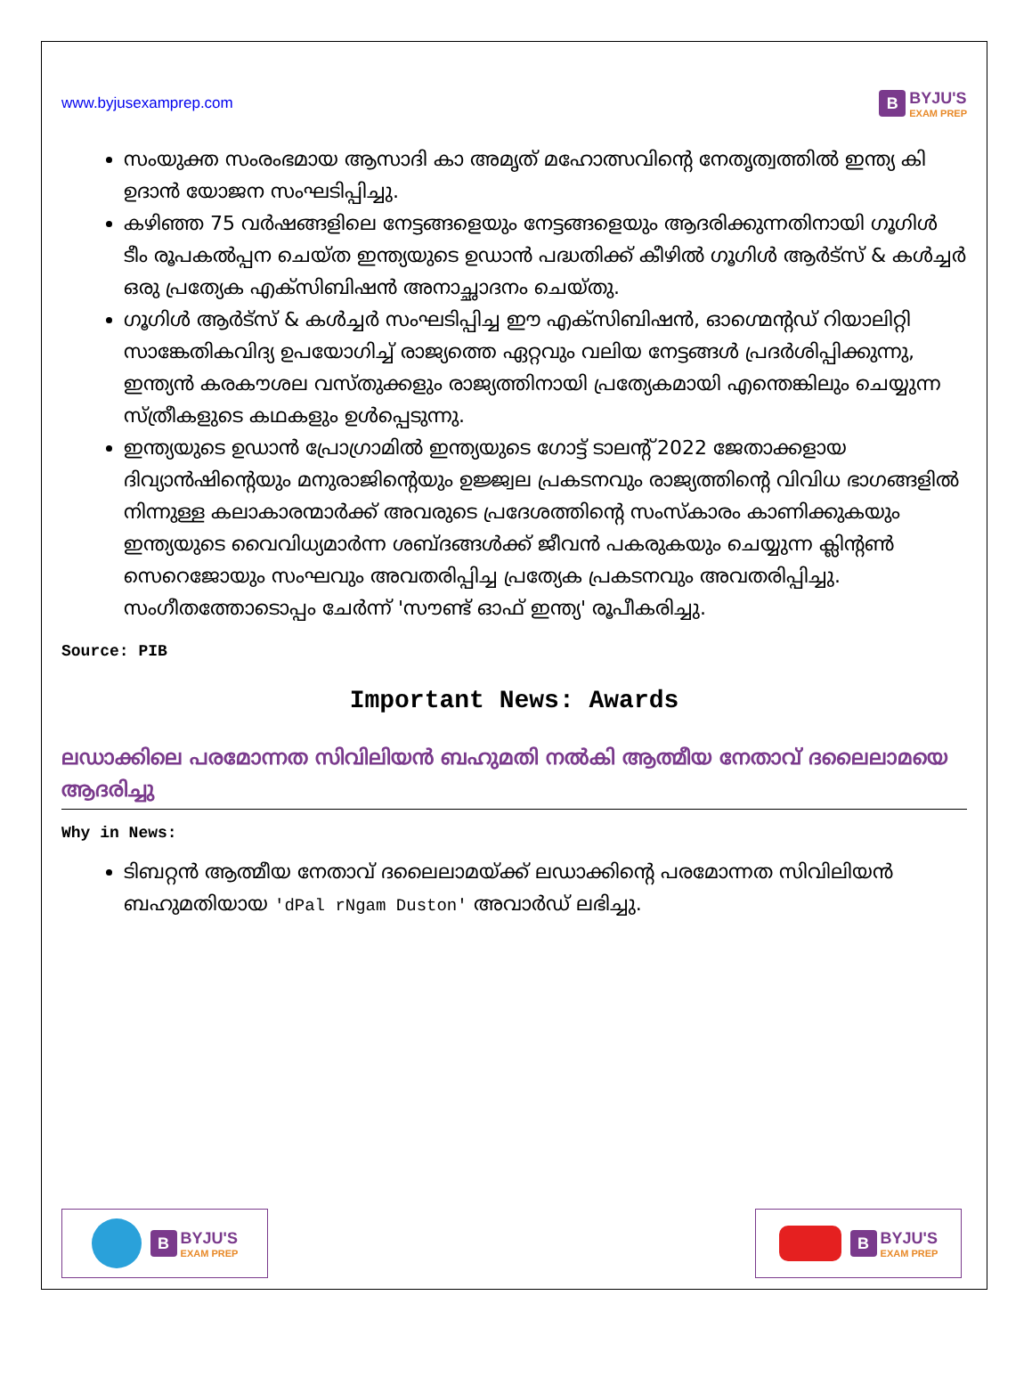www.byjusexamprep.com
B BYJU'S
EXAM PREP
സംയുക്ത സംരംഭമായ ആസാദി കാ അമൃത് മഹോത്സവിന്റെ നേതൃത്വത്തിൽ ഇന്ത്യ കി ഉദാൻ യോജന സംഘടിപ്പിച്ചു.
കഴിഞ്ഞ 75 വർഷങ്ങളിലെ നേട്ടങ്ങളെയും നേട്ടങ്ങളെയും ആദരിക്കുന്നതിനായി ഗൂഗിൾ ടീം രൂപകൽപ്പന ചെയ്ത ഇന്ത്യയുടെ ഉഡാൻ പദ്ധതിക്ക് കീഴിൽ ഗൂഗിൾ ആർട്സ് & കൾച്ചർ ഒരു പ്രത്യേക എക്സിബിഷൻ അനാച്ഛാദനം ചെയ്തു.
ഗൂഗിൾ ആർട്സ് & കൾച്ചർ സംഘടിപ്പിച്ച ഈ എക്സിബിഷൻ, ഓഗ്മെന്റഡ് റിയാലിറ്റി സാങ്കേതികവിദ്യ ഉപയോഗിച്ച് രാജ്യത്തെ ഏറ്റവും വലിയ നേട്ടങ്ങൾ പ്രദർശിപ്പിക്കുന്നു, ഇന്ത്യൻ കരകൗശല വസ്തുക്കളും രാജ്യത്തിനായി പ്രത്യേകമായി എന്തെങ്കിലും ചെയ്യുന്ന സ്ത്രീകളുടെ കഥകളും ഉൾപ്പെടുന്നു.
ഇന്ത്യയുടെ ഉഡാൻ പ്രോഗ്രാമിൽ ഇന്ത്യയുടെ ഗോട്ട് ടാലന്റ് 2022 ജേതാക്കളായ ദിവ്യാൻഷിന്റെയും മനുരാജിന്റെയും ഉജ്ജ്വല പ്രകടനവും രാജ്യത്തിന്റെ വിവിധ ഭാഗങ്ങളിൽ നിന്നുള്ള കലാകാരന്മാർക്ക് അവരുടെ പ്രദേശത്തിന്റെ സംസ്കാരം കാണിക്കുകയും ഇന്ത്യയുടെ വൈവിധ്യമാർന്ന ശബ്ദങ്ങൾക്ക് ജീവൻ പകരുകയും ചെയ്യുന്ന ക്ലിന്റൺ സെറെജോയും സംഘവും അവതരിപ്പിച്ച പ്രത്യേക പ്രകടനവും അവതരിപ്പിച്ചു. സംഗീതത്തോടൊപ്പം ചേർന്ന് 'സൗണ്ട് ഓഫ് ഇന്ത്യ' രൂപീകരിച്ചു.
Source: PIB
Important News: Awards
ലഡാക്കിലെ പരമോന്നത സിവിലിയൻ ബഹുമതി നൽകി ആത്മീയ നേതാവ് ദലൈലാമയെ ആദരിച്ചു
Why in News:
ടിബറ്റൻ ആത്മീയ നേതാവ് ദലൈലാമയ്ക്ക് ലഡാക്കിന്റെ പരമോന്നത സിവിലിയൻ ബഹുമതിയായ 'dPal rNgam Duston' അവാർഡ് ലഭിച്ചു.
B BYJU'S
EXAM PREP
B BYJU'S
EXAM PREP